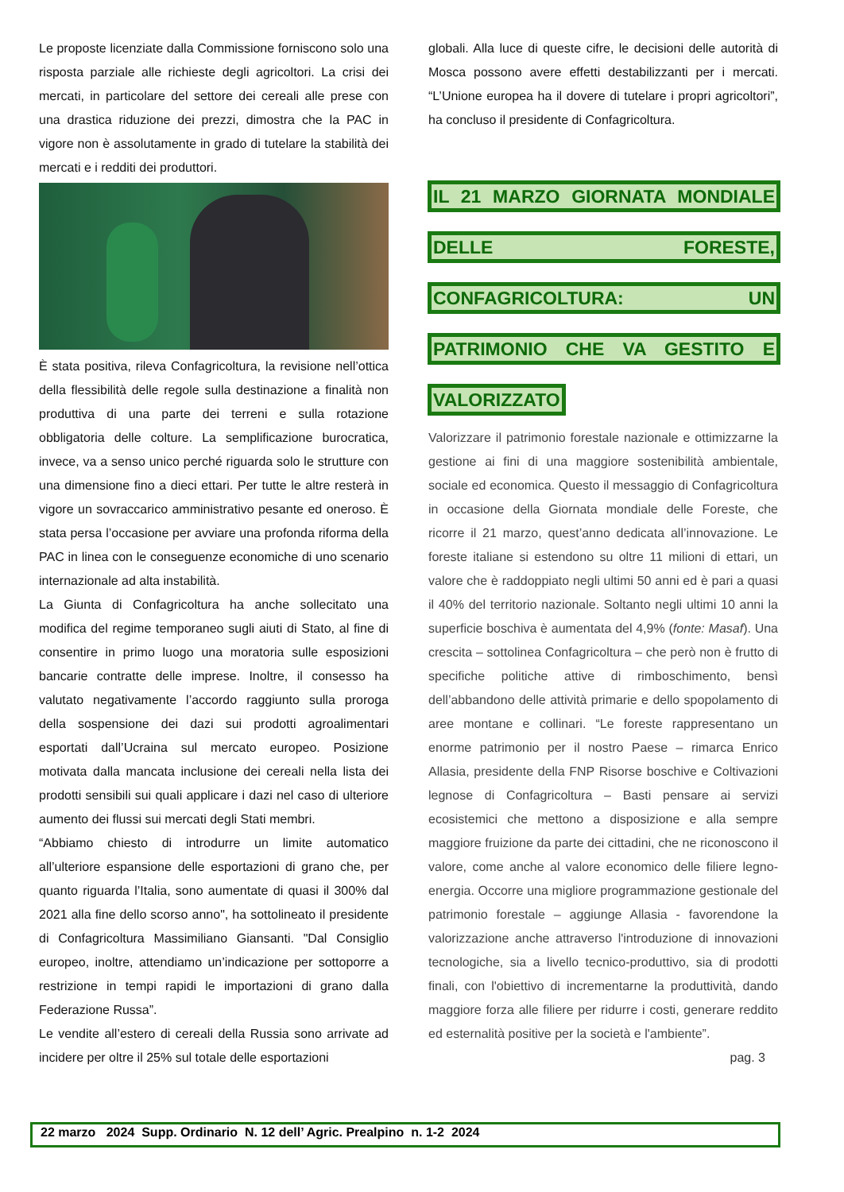Le proposte licenziate dalla Commissione forniscono solo una risposta parziale alle richieste degli agricoltori. La crisi dei mercati, in particolare del settore dei cereali alle prese con una drastica riduzione dei prezzi, dimostra che la PAC in vigore non è assolutamente in grado di tutelare la stabilità dei mercati e i redditi dei produttori.
È stata positiva, rileva Confagricoltura, la revisione nell’ottica della flessibilità delle regole sulla destinazione a finalità non produttiva di una parte dei terreni e sulla rotazione obbligatoria delle colture. La semplificazione burocratica, invece, va a senso unico perché riguarda solo le strutture con una dimensione fino a dieci ettari. Per tutte le altre resterà in vigore un sovraccarico amministrativo pesante ed oneroso. È stata persa l’occasione per avviare una profonda riforma della PAC in linea con le conseguenze economiche di uno scenario internazionale ad alta instabilità.
La Giunta di Confagricoltura ha anche sollecitato una modifica del regime temporaneo sugli aiuti di Stato, al fine di consentire in primo luogo una moratoria sulle esposizioni bancarie contratte delle imprese. Inoltre, il consesso ha valutato negativamente l’accordo raggiunto sulla proroga della sospensione dei dazi sui prodotti agroalimentari esportati dall’Ucraina sul mercato europeo. Posizione motivata dalla mancata inclusione dei cereali nella lista dei prodotti sensibili sui quali applicare i dazi nel caso di ulteriore aumento dei flussi sui mercati degli Stati membri.
“Abbiamo chiesto di introdurre un limite automatico all’ulteriore espansione delle esportazioni di grano che, per quanto riguarda l’Italia, sono aumentate di quasi il 300% dal 2021 alla fine dello scorso anno", ha sottolineato il presidente di Confagricoltura Massimiliano Giansanti. "Dal Consiglio europeo, inoltre, attendiamo un’indicazione per sottoporre a restrizione in tempi rapidi le importazioni di grano dalla Federazione Russa”.
Le vendite all’estero di cereali della Russia sono arrivate ad incidere per oltre il 25% sul totale delle esportazioni
globali. Alla luce di queste cifre, le decisioni delle autorità di Mosca possono avere effetti destabilizzanti per i mercati. “L’Unione europea ha il dovere di tutelare i propri agricoltori”, ha concluso il presidente di Confagricoltura.
IL 21 MARZO GIORNATA MONDIALE DELLE FORESTE, CONFAGRICOLTURA: UN PATRIMONIO CHE VA GESTITO E VALORIZZATO
Valorizzare il patrimonio forestale nazionale e ottimizzarne la gestione ai fini di una maggiore sostenibilità ambientale, sociale ed economica. Questo il messaggio di Confagricoltura in occasione della Giornata mondiale delle Foreste, che ricorre il 21 marzo, quest’anno dedicata all’innovazione. Le foreste italiane si estendono su oltre 11 milioni di ettari, un valore che è raddoppiato negli ultimi 50 anni ed è pari a quasi il 40% del territorio nazionale. Soltanto negli ultimi 10 anni la superficie boschiva è aumentata del 4,9% (fonte: Masaf). Una crescita – sottolinea Confagricoltura – che però non è frutto di specifiche politiche attive di rimboschimento, bensì dell’abbandono delle attività primarie e dello spopolamento di aree montane e collinari. “Le foreste rappresentano un enorme patrimonio per il nostro Paese – rimarca Enrico Allasia, presidente della FNP Risorse boschive e Coltivazioni legnose di Confagricoltura – Basti pensare ai servizi ecosistemici che mettono a disposizione e alla sempre maggiore fruizione da parte dei cittadini, che ne riconoscono il valore, come anche al valore economico delle filiere legno-energia. Occorre una migliore programmazione gestionale del patrimonio forestale – aggiunge Allasia - favorendone la valorizzazione anche attraverso l'introduzione di innovazioni tecnologiche, sia a livello tecnico-produttivo, sia di prodotti finali, con l'obiettivo di incrementarne la produttività, dando maggiore forza alle filiere per ridurre i costi, generare reddito ed esternalità positive per la società e l'ambiente”.
pag. 3
22 marzo 2024 Supp. Ordinario N. 12 dell’ Agric. Prealpino n. 1-2 2024